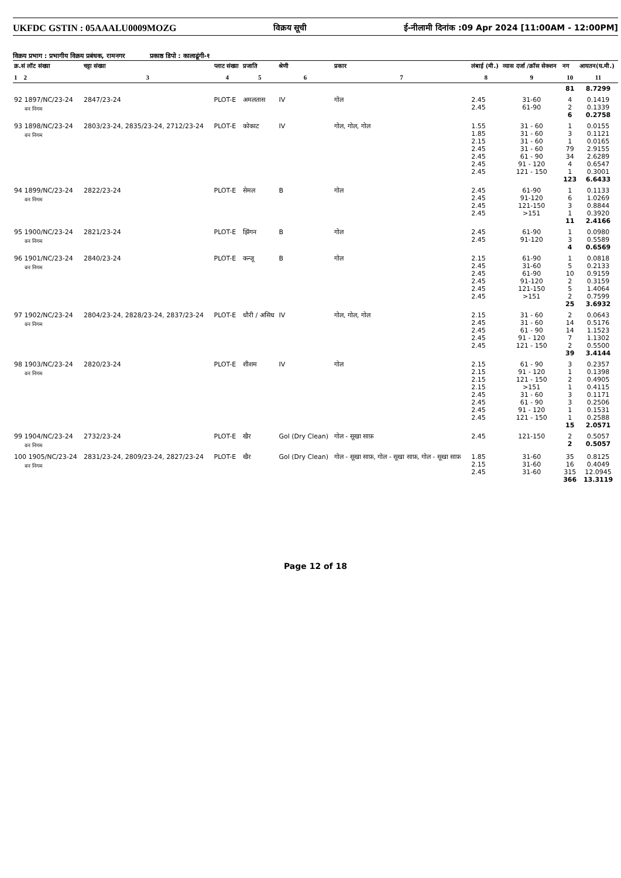UKFDC GSTIN : 05AAALU0009MOZG विक्रय सूची ई-नीलामी दिनांक :09 Apr 2024 [11:00AM - 12:00PM]
विक्रय प्रभाग : प्रभागीय विक्रय प्रबंधक, रामनगर प्रकाष्ठ डिपो : कालाढूंगी-१
| क्र.सं लॉट संख्या | चट्टा संख्या | प्लाट संख्या | प्रजाति | श्रेणी | प्रकार | लंबाई (मी.) | व्यास दर्जा /क्रॉस सेक्शन | नग | आयतन(घ.मी.) |
| --- | --- | --- | --- | --- | --- | --- | --- | --- | --- |
| 1 2 | 3 | 4 | 5 | 6 | 7 | 8 | 9 | 10 | 11 |
| | | | | | | | | 81 | 8.7299 |
| 92 1897/NC/23-24 वन निगम | 2847/23-24 | PLOT-E | अमलतास | IV | गोल | 2.45 2.45 | 31-60 61-90 | 4 2 6 | 0.1419 0.1339 0.2758 |
| 93 1898/NC/23-24 वन निगम | 2803/23-24, 2835/23-24, 2712/23-24 | PLOT-E | कोकाट | IV | गोल, गोल, गोल | 1.55 1.85 2.15 2.45 2.45 2.45 2.45 | 31 - 60 31 - 60 31 - 60 31 - 60 61 - 90 91 - 120 121 - 150 | 1 3 1 79 34 4 1 123 | 0.0155 0.1121 0.0165 2.9155 2.6289 0.6547 0.3001 6.6433 |
| 94 1899/NC/23-24 वन निगम | 2822/23-24 | PLOT-E | सेमल | B | गोल | 2.45 2.45 2.45 2.45 | 61-90 91-120 121-150 >151 | 1 6 3 1 11 | 0.1133 1.0269 0.8844 0.3920 2.4166 |
| 95 1900/NC/23-24 वन निगम | 2821/23-24 | PLOT-E | झिंगन | B | गोल | 2.45 2.45 | 61-90 91-120 | 1 3 4 | 0.0980 0.5589 0.6569 |
| 96 1901/NC/23-24 वन निगम | 2840/23-24 | PLOT-E | कन्जू | B | गोल | 2.15 2.45 2.45 2.45 2.45 2.45 | 61-90 31-60 61-90 91-120 121-150 >151 | 1 5 10 2 5 2 25 | 0.0818 0.2133 0.9159 0.3159 1.4064 0.7599 3.6932 |
| 97 1902/NC/23-24 वन निगम | 2804/23-24, 2828/23-24, 2837/23-24 | PLOT-E | धौरी / असिध | IV | गोल, गोल, गोल | 2.15 2.45 2.45 2.45 2.45 | 31 - 60 31 - 60 61 - 90 91 - 120 121 - 150 | 2 14 14 7 2 39 | 0.0643 0.5176 1.1523 1.1302 0.5500 3.4144 |
| 98 1903/NC/23-24 वन निगम | 2820/23-24 | PLOT-E | शीशम | IV | गोल | 2.15 2.15 2.15 2.15 2.45 2.45 2.45 2.45 | 61 - 90 91 - 120 121 - 150 >151 31 - 60 61 - 90 91 - 120 121 - 150 | 3 1 2 1 3 3 1 1 15 | 0.2357 0.1398 0.4905 0.4115 0.1171 0.2506 0.1531 0.2588 2.0571 |
| 99 1904/NC/23-24 वन निगम | 2732/23-24 | PLOT-E | खैर | Gol (Dry Clean) | गोल - सूखा साफ़ | 2.45 | 121-150 | 2 2 | 0.5057 0.5057 |
| 100 1905/NC/23-24 वन निगम | 2831/23-24, 2809/23-24, 2827/23-24 | PLOT-E | खैर | Gol (Dry Clean) | गोल - सूखा साफ़, गोल - सूखा साफ़, गोल - सूखा साफ़ | 1.85 2.15 2.45 | 31-60 31-60 31-60 | 35 16 315 366 | 0.8125 0.4049 12.0945 13.3119 |
Page 12 of 18